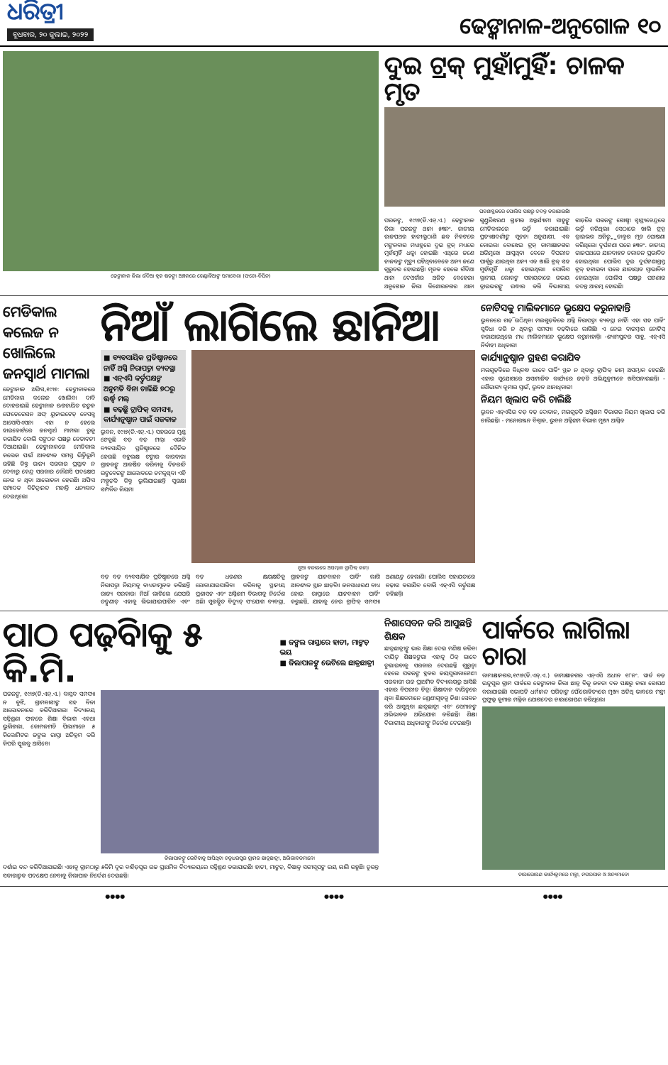ଧରିତ୍ରୀ
ବୁଧବାର, ୨୦ ଜୁଲାଇ, ୨୦୨୨
ଢେଙ୍କାନାଳ-ଅନୁଗୋଳ ୧୦
ଢେଙ୍କାନାଳ ଜିଲା ଗଁଦିଆ ବ୍ଲକ ଷଡ଼ଙ୍ଗୀ ଅଞ୍ଚଳରେ ଗେଣ୍ଡାଳିଆଙ୍କ ସମାବେଶ। (ଫଟୋ-ବିପିନ)
ଦୁଇ ଟ୍ରକ୍ ମୁହାଁମୁହିଁ: ଚାଳକ ମୃତ
ଘଟଣାସ୍ଥଳରେ ପୋଲିସ ପକ୍ଷରୁ ତଦନ୍ତ କରାଯାଉଛି।
ପରଜଙ୍ଗ, ୧୯।୭(ଡି.ଏନ୍.ଏ.) ଢେଙ୍କାନାଳ ଜିଲା ପରଜଙ୍ଗ ଥାନା ୫୩ନଂ. ଜାତୀୟ ରାଜପଥର ହାତୀଲୁଠାଣି ଛକ ନିକଟରେ ମଙ୍ଗଳବାର ମଧ୍ୟାହ୍ନରେ ଦୁଇ ଟ୍ରକ୍ ମଧ୍ୟରେ ମୁହାଁମୁହିଁ ଧକ୍କା ହୋଇଛି। ଏଥିରେ ଜଣେ ଚାଳକଙ୍କ ମୃତ୍ୟୁ ଘଟିଥିବାବେଳେ ଅନ୍ୟ ଜଣେ ଗୁରୁତର ହୋଇଛନ୍ତି। ମୃତକ ହେଲେ ଗଁଦିଆ ଥାନା ଦେଓଗାଁର ଅଜିତ୍ ବେହେରା। ଅନୁଗୋଳ ଜିଲା କିଶୋରନଗର ଥାନା ଗୁଣ୍ଡୁରିଝରଣ ଗ୍ରାମର ଅନ୍ତର୍ଯ୍ୟାମୀ ସାହୁଙ୍କୁ ମେଡିକାଲରେ ଭର୍ତ୍ତି କରାଯାଇଛି। ପ୍ରତ୍ୟକ୍ଷଦର୍ଶୀଙ୍କ ସୂଚନା ଅନୁଯାୟୀ, ଏକ କୋଇଲା ବୋଝେଇ ଟ୍ରକ୍ କାମାକ୍ଷାନଗର ଅଭିମୁଖେ ଆସୁଥିବା ବେଳେ ବିପରୀତ ପାର୍ଶ୍ୱରୁ ଯାଉଥିବା ଅନ୍ୟ ଏକ ଖାଲି ଟ୍ରକ୍ ସହ ମୁହାଁମୁହିଁ ଧକ୍କା ହୋଇଥିଲା। ପୋଲିସ ସ୍ଥାନୀୟ ଲୋକଙ୍କ ସହାୟତାରେ ଉଭୟ ଡ୍ରାଇଭରଙ୍କୁ ଉଦ୍ଧାର କରି ବିଭାଗୀୟ ଗାଡ଼ିରେ ପରଜଙ୍ଗ ଗୋଷ୍ଠୀ ସ୍ୱାସ୍ଥ୍ୟକେନ୍ଦ୍ରରେ ଭର୍ତ୍ତି କରିଥିଲା। ସେଠାରେ ଖାଲି ଟ୍ରକ୍ର ଡ୍ରାଇଭର ଅଜିତ୍ଙ୍କୁ ଡାକ୍ତର ମୃତ ଘୋଷଣା କରିଥିଲେ। ଦୁର୍ଘଟଣା ପରେ ୫୩ନଂ. ଜାତୀୟ ରାଜପଥରେ ଯାନବାହନ ଚଳାଚଳ ପ୍ରଭାବିତ ହୋଇଥିଲା। ପୋଲିସ ଦୁଇ ଦୁର୍ଘଟଣାଗ୍ରସ୍ତ ଟ୍ରକ୍ ହଟାଇବା ପରେ ଯାତାୟାତ ସ୍ୱାଭାବିକ ହୋଇଥିଲା। ପୋଲିସ ପକ୍ଷରୁ ଘଟଣାର ତଦନ୍ତ ଆରମ୍ଭ ହୋଇଛି।
ମେଡିକାଲ କଲେଜ ନ ଖୋଲିଲେ ଜନସ୍ୱାର୍ଥ ମାମଲା
ଢେଙ୍କାନାଳ ଅଫିସ,୧୯।୭: ଢେଙ୍କାନାଳରେ ମେଡିକାଲ କଲେଜ ଖୋଲିବା ଦାବି ଦୋହରାଇଛି ଢେଙ୍କାନାଳ ଋଗଚାୟିତ ଉତ୍କଳ ଫେଡେରେସନ ଅଫ୍ ୟୁନାଇଟେଡ୍ ନେସନ୍ସ ଆସୋସିଏସନ। ଏହା ନ ହେଲେ ହାଇକୋର୍ଟରେ ଜନସ୍ୱାର୍ଥ ମାମଲା ରୁଜୁ କରାଯିବ ବୋଲି ସଙ୍ଗଠନ ପକ୍ଷରୁ ଚେତାବନୀ ଦିଆଯାଇଛି। ଢେଙ୍କାନାଳରେ ମେଡିକାଲ କଲେଜ ପାଇଁ ଆବଶ୍ୟକ ସମସ୍ତ ଭିତ୍ତିଭୂମି ରହିଛି କିନ୍ତୁ ରାଜ୍ୟ ସରକାର ପ୍ରସ୍ତାବ ନ ଦେବାରୁ କେନ୍ଦ୍ର ସରକାର କୌଣସି ପଦକ୍ଷେପ ନେଉ ନ ଥିବା ଆଲୋଚନା ହେଉଛି। ଅଫିସ ସମ୍ପାଦକ ବିଚିତ୍ରାନନ୍ଦ ମହାନ୍ତି ଧନ୍ୟବାଦ ଦେଇଥିଲେ।
ନିଆଁ ଲାଗିଲେ ଛାନିଆ
■ ବ୍ୟବସାୟିକ ପ୍ରତିଷ୍ଠାନରେ ନାହିଁ ଅଗ୍ନି ନିରାପତ୍ତା ବ୍ୟବସ୍ଥା
■ ଏନ୍ଏସି କର୍ତ୍ତୃପକ୍ଷଙ୍କ ଅନୁମତି ବିନା ଚାଲିଛି ୭ଠରୁ ଊର୍ଦ୍ଧ୍ୱ ମଲ୍
■ ବଢ଼ୁଛି ଟ୍ରାଫିକ୍ ସମସ୍ୟା, କାର୍ଯ୍ୟାନୁଷ୍ଠାନ ପାଇଁ ସଜବାଜ
ଭୁବନ, ୧୯।୭(ଡି.ଏନ୍.ଏ.) ସହରରେ ମୁଣ୍ଡ ଟେକୁଛି ବଡ଼ ବଡ଼ ମଲ୍। ଏଭଳି ବ୍ୟବସାୟିକ ପ୍ରତିଷ୍ଠାନରେ ଦୈନିକ ହେଉଛି ବହୁଲକ୍ଷ ଟଙ୍କାର କାରବାର। ଗ୍ରାହକଙ୍କୁ ଆକର୍ଷିତ କରିବାକୁ ଦିନରାତି ରଙ୍ଗବେରଙ୍ଗ ଆଲୋକରେ ଚମକୁଥିବା ଏହି ମଲ୍ଗୁଡ଼ିକ କିନ୍ତୁ ଭୁଲିଯାଇଛନ୍ତି ସୁରକ୍ଷା ସମ୍ପର୍କିତ ନିୟମ।
ନୂଆ ବଜାରରେ ଅସମ୍ଭାଳ ଟ୍ରାଫିକ୍ ଜାମ୍।
ବଡ଼ ବଡ଼ ବ୍ୟବସାୟିକ ପ୍ରତିଷ୍ଠାନରେ ଅଗ୍ନି ନିରାପତ୍ତା ନିୟମକୁ ବାଧ୍ୟତାମୂଳକ କରିଛନ୍ତି ରାଜ୍ୟ ସରକାର। ନିଆଁ ଲାଗିଲେ ଯେପରି ତତ୍କ୍ଷଣାତ୍ ଏହାକୁ ଲିଭାଯାଇପାରିବ ଏବଂ ବଡ଼ ଧରଣର କ୍ଷୟକ୍ଷତିକୁ ରୋକାଯାଇପାରିବ। କରିବାକୁ ସ୍ଥାନୀୟ ପ୍ରଶାସନ ଏବଂ ଅଗ୍ନିଶମ ବିଭାଗକୁ ନିର୍ଦ୍ଦେଶ ଅଛି। ସୁରକ୍ଷିତ ବିଦ୍ୟୁତ୍ ସଂଯୋଗ ବ୍ୟବସ୍ଥା, ଗ୍ରାହକଙ୍କ ଯାନବାହନ ପାର୍କିଂ ଲାଗି ଆବଶ୍ୟକ ସ୍ଥାନ ଛାଡ଼ିବା। ଜନସାଧାରଣ ବାଧ୍ୟ ହୋଇ ରାସ୍ତାରେ ଯାନବାହନ ପାର୍କିଂ କରୁଛନ୍ତି, ଯାହାକୁ ନେଇ ଟ୍ରାଫିକ୍ ସମସ୍ୟା ଅଣାୟତ୍ତ ହେଲାଣି। ପୋଲିସ ସହାୟତାରେ ଚଢ଼ାଉ କରାଯିବ ବୋଲି ଏନ୍ଏସି କର୍ତ୍ତୃପକ୍ଷ କହିଛନ୍ତି।
ନୋଟିସକୁ ମାଲିକମାନେ ଭ୍ରୂକ୍ଷେପ କରୁନାହାନ୍ତି
ଭୁବନରେ ଗଢ଼ି ଉଠିଥିବା ମଲଗୁଡ଼ିକରେ ଅଗ୍ନି ନିରାପତ୍ତା ବ୍ୟବସ୍ଥା ନାହିଁ। ଏହା ସହ ପାର୍କିଂ ସୁବିଧା କରି ନ ଥିବାରୁ ସମସ୍ୟା ବଢ଼ିବାରେ ଲାଗିଛି। ଏ ନେଇ ବାରମ୍ବାର ନୋଟିସ୍ କରାଯାଇଥିଲେ ମଧ୍ୟ ମାଲିକମାନେ ଭ୍ରୂକ୍ଷେପ କରୁନାହାନ୍ତି। -ଶ୍ୟାମସୁନ୍ଦର ସାହୁ, ଏନ୍ଏସି ନିର୍ବାହୀ ଅଧିକାରୀ
କାର୍ଯ୍ୟାନୁଷ୍ଠାନ ଗ୍ରହଣ କରାଯିବ
ମଲଗୁଡ଼ିକରେ ବିଧିବଦ୍ଧ ଭାବେ ପାର୍କିଂ ସ୍ଥଳ ନ ଥିବାରୁ ଟ୍ରାଫିକ୍ ଜାମ୍ ଅସମ୍ଭାଳ ହେଉଛି। ଏହାର ସୁଯୋଗରେ ଅସାମାଜିକ କାର୍ଯ୍ୟରେ ଜଡ଼ିତ ଅଭିଯୁକ୍ତମାନେ ଖସିପଳାଉଛନ୍ତି। - ସୌଭାଗ୍ୟ କୁମାର ସ୍ୱାଇଁ, ଭୁବନ ଥାନାଧିକାରୀ
ନିୟମ ଖିଲାପ କରି ଚାଲିଛି
ଭୁବନ ଏନ୍ଏସିର ବଡ଼ ବଡ଼ ଦୋକାନ, ମଲଗୁଡ଼ିକ ଅଗ୍ନିଶମ ବିଭାଗର ନିୟମ ଖିଲାପ କରି ଚାଲିଛନ୍ତି। - ମନୋରଞ୍ଜନ ବିଶ୍ୱାଳ, ଭୁବନ ଅଗ୍ନିଶମ ବିଭାଗ ମୁଖ୍ୟ ଆଗ୍ନିକ
ପାଠ ପଢ଼ିବାକୁ ୫ କି.ମି.
■ ଜଙ୍ଗଲ ରାସ୍ତାରେ ହାତୀ, ମାଙ୍କଡ଼ ଭୟ
■ ଜିଲାପାଳଙ୍କୁ ଭେଟିଲେ ଛାତ୍ରଛାତ୍ରୀ
ପରଜଙ୍ଗ, ୧୯।୭(ଡି.ଏନ୍.ଏ.) ବାସ୍ତବ ସମସ୍ୟା ନ ବୁଝି, ଗ୍ରାମବାସୀଙ୍କ ସହ ବିନା ଆଲୋଚନାରେ କରିଦିଆଗଲା ବିଦ୍ୟାଳୟ ସନ୍ନିଶ୍ରଣ। ଫଳରେ ଶିକ୍ଷା ବିଭାଗ ଏକଥା ଭୁଲିଗଲା, କୋମଳମତି ପିଲାମାନେ ୫ କିଲୋମିଟର ଜଙ୍ଗଲ ରାସ୍ତା ଅତିକ୍ରମ କରି କିପରି ସ୍କୁଲକୁ ଆସିବେ।
ଜିଲାପାଳଙ୍କୁ ଭେଟିବାକୁ ଆସିଥିବା ଚକ୍ରଧରପୁର ଗ୍ରାମର ଛାତ୍ରଛାତ୍ରୀ, ଅଭିଭାବକମାନେ।
ଦର୍ଶାଇ ବନ୍ଦ କରିଦିଆଯାଇଛି। ଏହାକୁ ଗ୍ରାମଠାରୁ ୫କିମି ଦୂର ବାହିଡ଼ପୁର ଉଚ୍ଚ ପ୍ରାଥମିକ ବିଦ୍ୟାଳୟରେ ସନ୍ନିଶ୍ରଣ କରାଯାଇଛି। ହାତୀ, ମାଙ୍କଡ଼, ବିଷାକ୍ତ ସରୀସୃପଙ୍କ ଭୟ ଲାଗି ରହୁଛି। ତୁରନ୍ତ ସକାରାତ୍ମକ ପଦକ୍ଷେପ ନେବାକୁ ଜିଲାପାଳ ନିର୍ଦ୍ଦେଶ ଦେଇଛନ୍ତି।
ନିଶାସେବନ କରି ଆସୁଛନ୍ତି ଶିକ୍ଷକ
ଛାତ୍ରଛାତ୍ରୀଙ୍କୁ ଭଲ ଶିକ୍ଷା ଦେଇ ମଣିଷ କରିବା ଦାୟିତ୍ୱ ଶିକ୍ଷକଙ୍କର। ଏହାକୁ ଠିକ୍ ଭାବେ ତୁଲାଇବାକୁ ସରକାର ଦେଉଛନ୍ତି ଗୁରୁତ୍ୱ। ହେଲେ ପରଜଙ୍ଗ ବ୍ଲକର ଜୟପୁରାକାଟେଣୀ ସରକାରୀ ଉଚ୍ଚ ପ୍ରାଥମିକ ବିଦ୍ୟାଳୟରୁ ଆସିଛି ଏହାର ବିପରୀତ ଚିତ୍ର। ଶିକ୍ଷାଦାନ ଦାୟିତ୍ୱରେ ଥିବା ଶିକ୍ଷକମାନେ ଶ୍ରେଣୀଗୃହକୁ ନିଶା ସେବନ କରି ଆସୁଥିବା ଛାତ୍ରଛାତ୍ରୀ ଏବଂ ସେମାନଙ୍କ ଅଭିଭାବକ ଅଭିଯୋଗ କରିଛନ୍ତି। ଶିକ୍ଷା ବିଭାଗୀୟ ଅଧିକାରୀଙ୍କୁ ନିର୍ଦ୍ଦେଶ ଦେଇଛନ୍ତି।
ପାର୍କରେ ଲାଗିଲା ଚାରା
କାମାକ୍ଷାନଗର,୧୯।୭(ଡି.ଏନ୍.ଏ.) କାମାକ୍ଷାନଗର ଏନ୍ଏସି ଅଧୀନ ୧୮ନଂ. ୱାର୍ଡ ବଡ଼ ଇନ୍ଦୁପୁର ଗ୍ରାମ ପାର୍କରେ ଢେଙ୍କାନାଳ ଜିଲା ଛାତ୍ର ବିଜୁ ଜନତା ଦଳ ପକ୍ଷରୁ ଚାରା ରୋପଣ କରାଯାଇଛି। ସଭାପତି ଧର୍ମାନନ୍ଦ ପରିଡ଼ାଙ୍କ ପୌରୋହିତ୍ୟରେ ମୁଖ୍ୟ ଅତିଥି ଭାବରେ ମନ୍ତ୍ରୀ ପ୍ରଫୁଲ୍ଲ କୁମାର ମଲ୍ଲିକ ଯୋଗଦେଇ ଚାରାରୋପଣ କରିଥିଲେ।
ଚାରାରୋପଣ କାର୍ଯ୍ୟକ୍ରମରେ ମନ୍ତ୍ରୀ, ନଗରପାଳ ଓ ଅନ୍ୟମାନେ।
●●●● ●●●● ●●●●